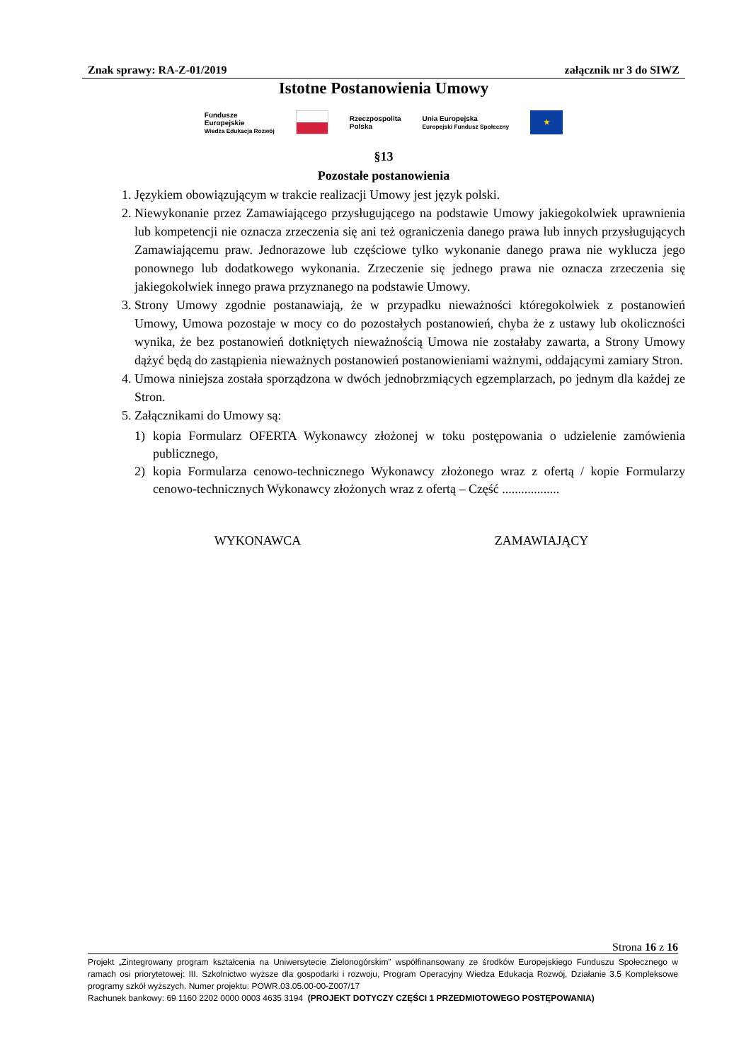Znak sprawy: RA-Z-01/2019 załącznik nr 3 do SIWZ
Istotne Postanowienia Umowy
Fundusze
Europejskie
Wiedza Edukacja Rozwój
Rzeczpospolita
Polska
Unia Europejska
Europejski Fundusz Społeczny
★
§13
Pozostałe postanowienia
1. Językiem obowiązującym w trakcie realizacji Umowy jest język polski.
2. Niewykonanie przez Zamawiającego przysługującego na podstawie Umowy jakiegokolwiek uprawnienia lub kompetencji nie oznacza zrzeczenia się ani też ograniczenia danego prawa lub innych przysługujących Zamawiającemu praw. Jednorazowe lub częściowe tylko wykonanie danego prawa nie wyklucza jego ponownego lub dodatkowego wykonania. Zrzeczenie się jednego prawa nie oznacza zrzeczenia się jakiegokolwiek innego prawa przyznanego na podstawie Umowy.
3. Strony Umowy zgodnie postanawiają, że w przypadku nieważności któregokolwiek z postanowień Umowy, Umowa pozostaje w mocy co do pozostałych postanowień, chyba że z ustawy lub okoliczności wynika, że bez postanowień dotkniętych nieważnością Umowa nie zostałaby zawarta, a Strony Umowy dążyć będą do zastąpienia nieważnych postanowień postanowieniami ważnymi, oddającymi zamiary Stron.
4. Umowa niniejsza została sporządzona w dwóch jednobrzmiących egzemplarzach, po jednym dla każdej ze Stron.
5. Załącznikami do Umowy są:
1) kopia Formularz OFERTA Wykonawcy złożonej w toku postępowania o udzielenie zamówienia publicznego,
2) kopia Formularza cenowo-technicznego Wykonawcy złożonego wraz z ofertą / kopie Formularzy cenowo-technicznych Wykonawcy złożonych wraz z ofertą – Część ..................
WYKONAWCA ZAMAWIAJĄCY
Strona 16 z 16
Projekt „Zintegrowany program kształcenia na Uniwersytecie Zielonogórskim” współfinansowany ze środków Europejskiego Funduszu Społecznego w ramach osi priorytetowej: III. Szkolnictwo wyższe dla gospodarki i rozwoju, Program Operacyjny Wiedza Edukacja Rozwój, Działanie 3.5 Kompleksowe programy szkół wyższych. Numer projektu: POWR.03.05.00-00-Z007/17
Rachunek bankowy: 69 1160 2202 0000 0003 4635 3194 (PROJEKT DOTYCZY CZĘŚCI 1 PRZEDMIOTOWEGO POSTĘPOWANIA)